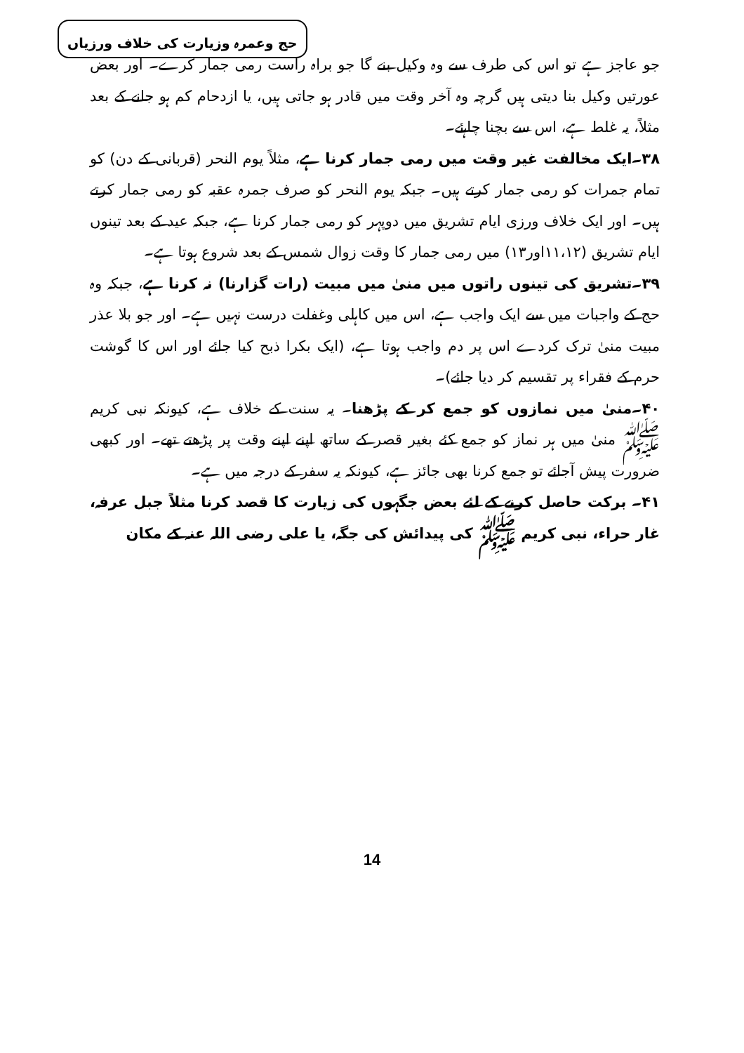حج وعمرہ وزیارت کی خلاف ورزیاں
جو عاجز ہے تو اس کی طرف سے وہ وکیل بنے گا جو براہ راست رمی جمار کرے۔ اور بعض عورتیں وکیل بنا دیتی ہیں گرچہ وہ آخر وقت میں قادر ہو جاتی ہیں، یا ازدحام کم ہو جانے کے بعد مثلاً، یہ غلط ہے، اس سے بچنا چاہئے۔
۳۸۔ایک مخالفت غیر وقت میں رمی جمار کرنا ہے، مثلاً یوم النحر (قربانی کے دن) کو تمام جمرات کو رمی جمار کرتے ہیں۔ جبکہ یوم النحر کو صرف جمرہ عقبہ کو رمی جمار کرتے ہیں۔ اور ایک خلاف ورزی ایام تشریق میں دوپہر کو رمی جمار کرنا ہے، جبکہ عید کے بعد تینوں ایام تشریق (۱۱،۱۲اور۱۳) میں رمی جمار کا وقت زوال شمس کے بعد شروع ہوتا ہے۔
۳۹۔تشریق کی تینوں راتوں میں منیٰ میں مبیت (رات گزارنا) نہ کرنا ہے، جبکہ وہ حج کے واجبات میں سے ایک واجب ہے، اس میں کاہلی وغفلت درست نہیں ہے۔ اور جو بلا عذر مبیت منیٰ ترک کردے اس پر دم واجب ہوتا ہے، (ایک بکرا ذبح کیا جائے اور اس کا گوشت حرم کے فقراء پر تقسیم کر دیا جائے)۔
۴۰۔منیٰ میں نمازوں کو جمع کر کے پڑھنا۔ یہ سنت کے خلاف ہے، کیونکہ نبی کریم ﷺ منیٰ میں ہر نماز کو جمع کئے بغیر قصر کے ساتھ اپنے اپنے وقت پر پڑھتے تھے۔ اور کبھی ضرورت پیش آجائے تو جمع کرنا بھی جائز ہے، کیونکہ یہ سفر کے درجہ میں ہے۔
۴۱۔ برکت حاصل کرنے کے لئے بعض جگہوں کی زیارت کا قصد کرنا مثلاً جبل عرفہ، غار حراء، نبی کریم ﷺ کی پیدائش کی جگہ، یا علی رضی اللہ عنہ کے مکان
14